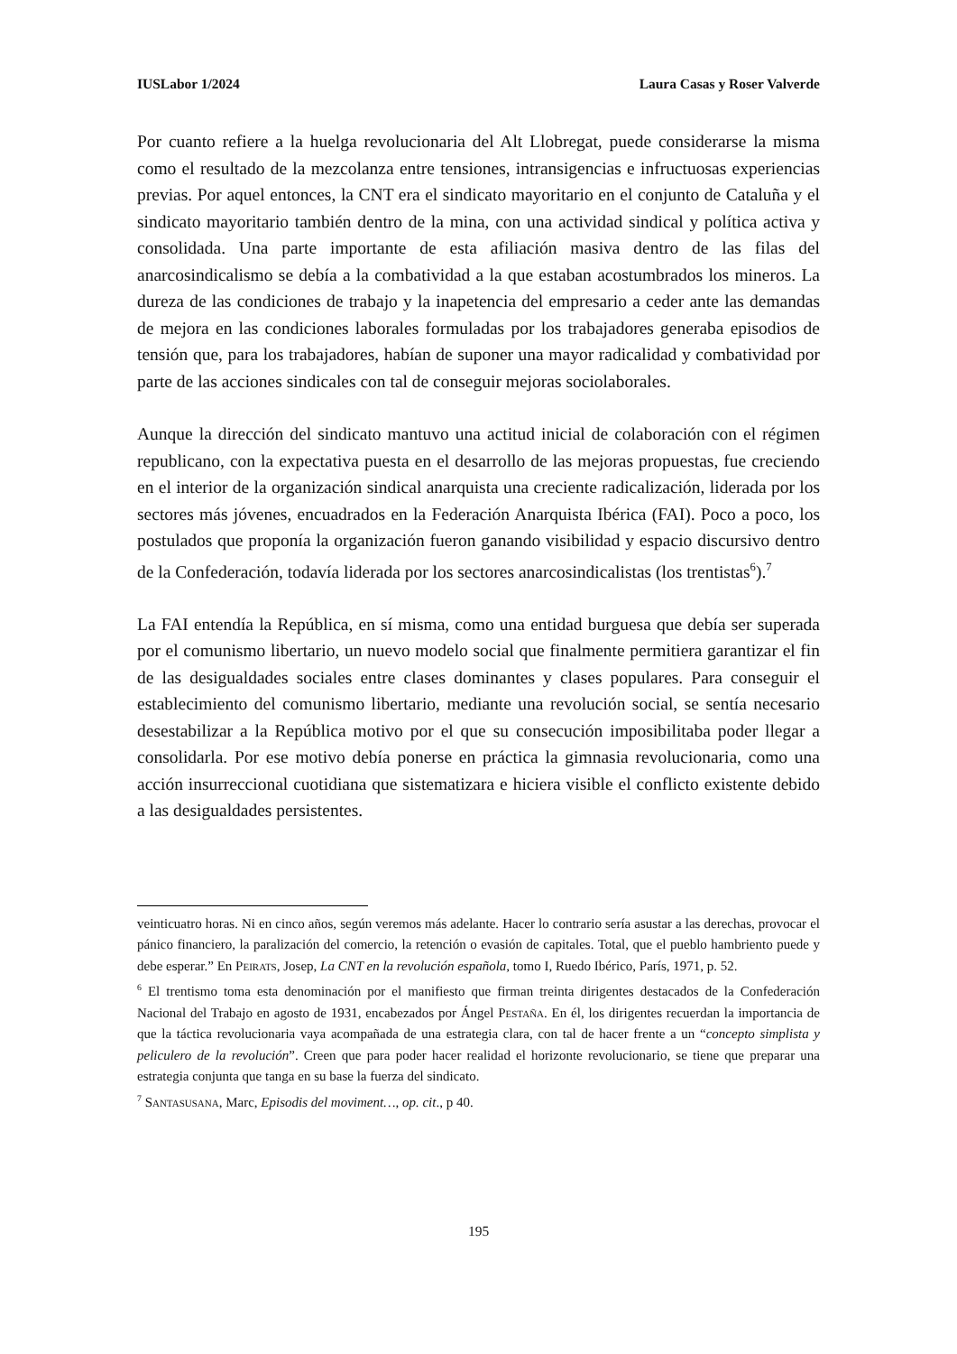IUSLabor 1/2024 Laura Casas y Roser Valverde
Por cuanto refiere a la huelga revolucionaria del Alt Llobregat, puede considerarse la misma como el resultado de la mezcolanza entre tensiones, intransigencias e infructuosas experiencias previas. Por aquel entonces, la CNT era el sindicato mayoritario en el conjunto de Cataluña y el sindicato mayoritario también dentro de la mina, con una actividad sindical y política activa y consolidada. Una parte importante de esta afiliación masiva dentro de las filas del anarcosindicalismo se debía a la combatividad a la que estaban acostumbrados los mineros. La dureza de las condiciones de trabajo y la inapetencia del empresario a ceder ante las demandas de mejora en las condiciones laborales formuladas por los trabajadores generaba episodios de tensión que, para los trabajadores, habían de suponer una mayor radicalidad y combatividad por parte de las acciones sindicales con tal de conseguir mejoras sociolaborales.
Aunque la dirección del sindicato mantuvo una actitud inicial de colaboración con el régimen republicano, con la expectativa puesta en el desarrollo de las mejoras propuestas, fue creciendo en el interior de la organización sindical anarquista una creciente radicalización, liderada por los sectores más jóvenes, encuadrados en la Federación Anarquista Ibérica (FAI). Poco a poco, los postulados que proponía la organización fueron ganando visibilidad y espacio discursivo dentro de la Confederación, todavía liderada por los sectores anarcosindicalistas (los trentistas<sup>6</sup>).<sup>7</sup>
La FAI entendía la República, en sí misma, como una entidad burguesa que debía ser superada por el comunismo libertario, un nuevo modelo social que finalmente permitiera garantizar el fin de las desigualdades sociales entre clases dominantes y clases populares. Para conseguir el establecimiento del comunismo libertario, mediante una revolución social, se sentía necesario desestabilizar a la República motivo por el que su consecución imposibilitaba poder llegar a consolidarla. Por ese motivo debía ponerse en práctica la gimnasia revolucionaria, como una acción insurreccional cuotidiana que sistematizara e hiciera visible el conflicto existente debido a las desigualdades persistentes.
veinticuatro horas. Ni en cinco años, según veremos más adelante. Hacer lo contrario sería asustar a las derechas, provocar el pánico financiero, la paralización del comercio, la retención o evasión de capitales. Total, que el pueblo hambriento puede y debe esperar.” En Peirats, Josep, La CNT en la revolución española, tomo I, Ruedo Ibérico, París, 1971, p. 52.
<sup>6</sup> El trentismo toma esta denominación por el manifiesto que firman treinta dirigentes destacados de la Confederación Nacional del Trabajo en agosto de 1931, encabezados por Ángel Pestaña. En él, los dirigentes recuerdan la importancia de que la táctica revolucionaria vaya acompañada de una estrategia clara, con tal de hacer frente a un “concepto simplista y peliculero de la revolución”. Creen que para poder hacer realidad el horizonte revolucionario, se tiene que preparar una estrategia conjunta que tanga en su base la fuerza del sindicato.
<sup>7</sup> Santasusana, Marc, Episodis del moviment…, op. cit., p 40.
195